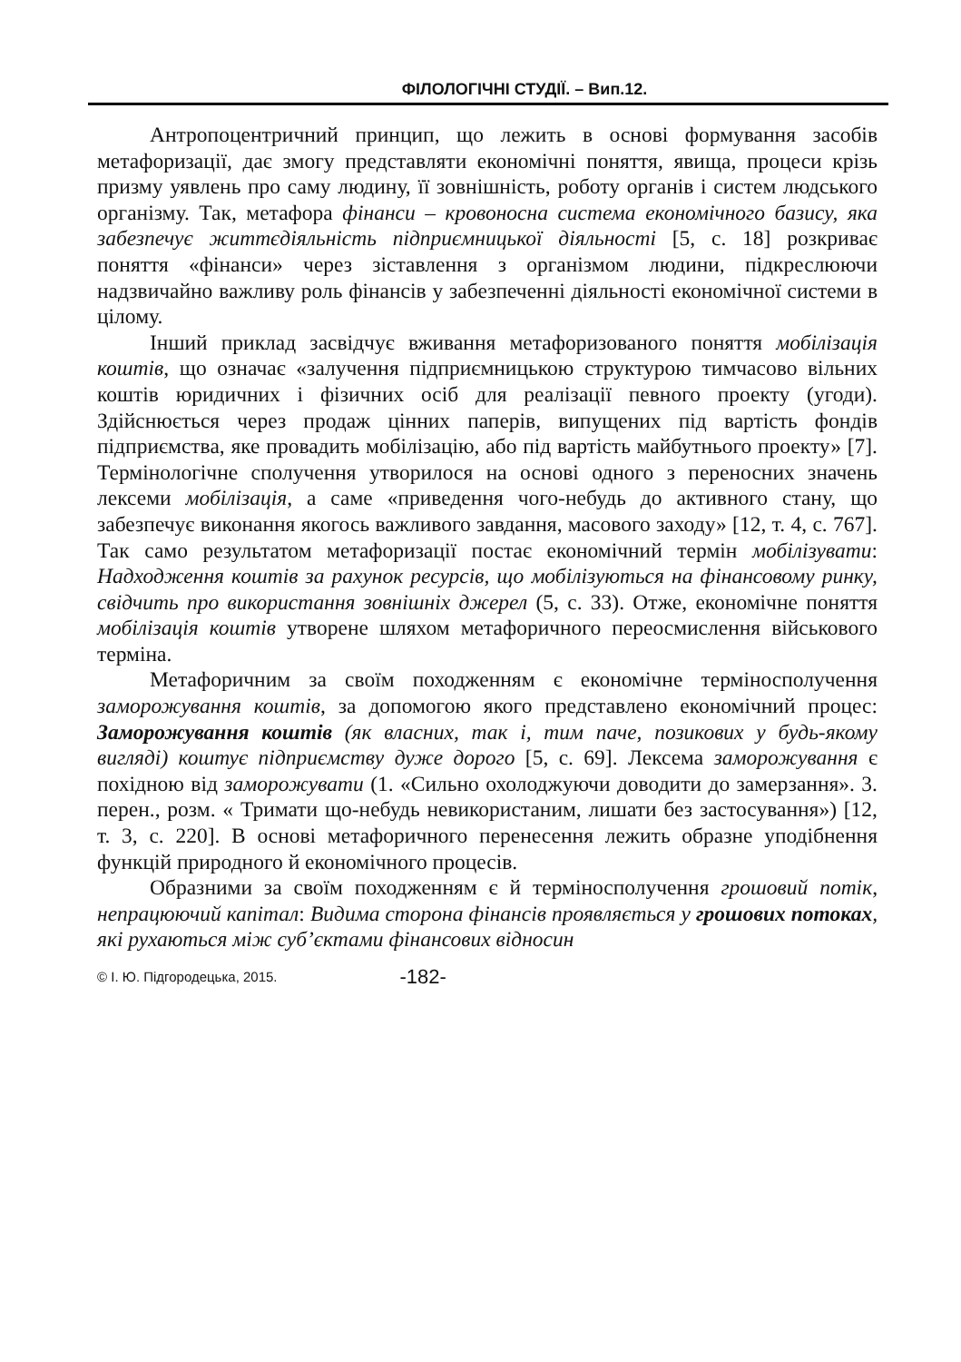ФІЛОЛОГІЧНІ СТУДІЇ. – Вип.12.
Антропоцентричний принцип, що лежить в основі формування засобів метафоризації, дає змогу представляти економічні поняття, явища, процеси крізь призму уявлень про саму людину, її зовнішність, роботу органів і систем людського організму. Так, метафора фінанси – кровоносна система економічного базису, яка забезпечує життєдіяльність підприємницької діяльності [5, с. 18] розкриває поняття «фінанси» через зіставлення з організмом людини, підкреслюючи надзвичайно важливу роль фінансів у забезпеченні діяльності економічної системи в цілому.
Інший приклад засвідчує вживання метафоризованого поняття мобілізація коштів, що означає «залучення підприємницькою структурою тимчасово вільних коштів юридичних і фізичних осіб для реалізації певного проекту (угоди). Здійснюється через продаж цінних паперів, випущених під вартість фондів підприємства, яке провадить мобілізацію, або під вартість майбутнього проекту» [7]. Термінологічне сполучення утворилося на основі одного з переносних значень лексеми мобілізація, а саме «приведення чого-небудь до активного стану, що забезпечує виконання якогось важливого завдання, масового заходу» [12, т. 4, с. 767]. Так само результатом метафоризації постає економічний термін мобілізувати: Надходження коштів за рахунок ресурсів, що мобілізуються на фінансовому ринку, свідчить про використання зовнішніх джерел (5, с. 33). Отже, економічне поняття мобілізація коштів утворене шляхом метафоричного переосмислення військового терміна.
Метафоричним за своїм походженням є економічне терміносполучення заморожування коштів, за допомогою якого представлено економічний процес: Заморожування коштів (як власних, так і, тим паче, позикових у будь-якому вигляді) коштує підприємству дуже дорого [5, с. 69]. Лексема заморожування є похідною від заморожувати (1. «Сильно охолоджуючи доводити до замерзання». 3. перен., розм. « Тримати що-небудь невикористаним, лишати без застосування») [12, т. 3, с. 220]. В основі метафоричного перенесення лежить образне уподібнення функцій природного й економічного процесів.
Образними за своїм походженням є й терміносполучення грошовий потік, непрацюючий капітал: Видима сторона фінансів проявляється у грошових потоках, які рухаються між суб’єктами фінансових відносин
© І. Ю. Підгородецька, 2015. -182-